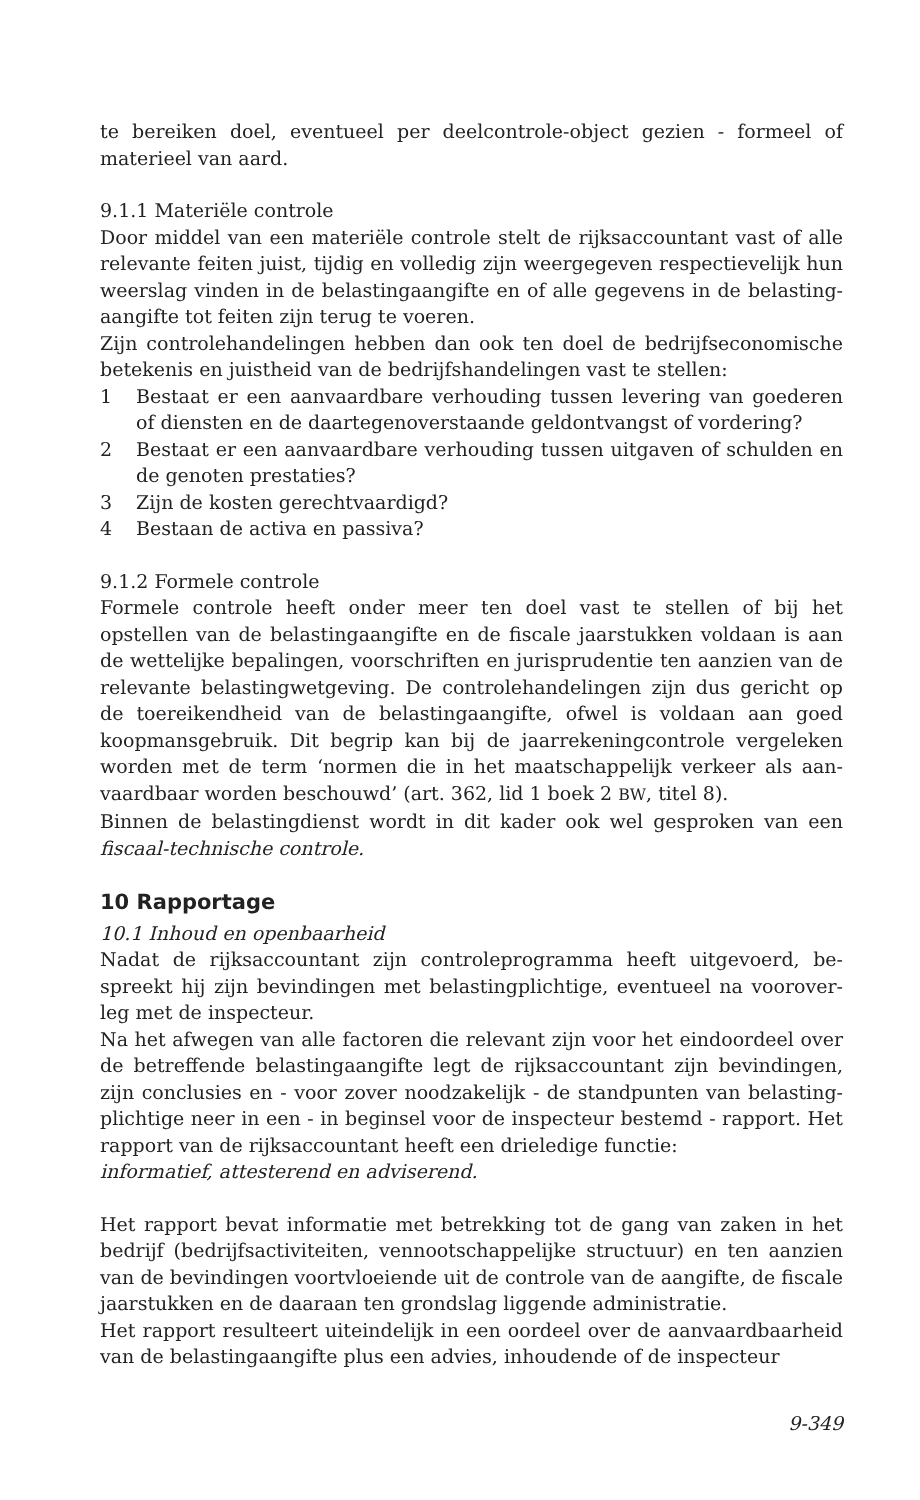te bereiken doel, eventueel per deelcontrole-object gezien - formeel of materieel van aard.
9.1.1 Materiële controle
Door middel van een materiële controle stelt de rijksaccountant vast of alle relevante feiten juist, tijdig en volledig zijn weergegeven respectievelijk hun weerslag vinden in de belastingaangifte en of alle gegevens in de belasting-aangifte tot feiten zijn terug te voeren.
Zijn controlehandelingen hebben dan ook ten doel de bedrijfseconomische betekenis en juistheid van de bedrijfshandelingen vast te stellen:
1 Bestaat er een aanvaardbare verhouding tussen levering van goederen of diensten en de daartegenoverstaande geldontvangst of vordering?
2 Bestaat er een aanvaardbare verhouding tussen uitgaven of schulden en de genoten prestaties?
3 Zijn de kosten gerechtvaardigd?
4 Bestaan de activa en passiva?
9.1.2 Formele controle
Formele controle heeft onder meer ten doel vast te stellen of bij het opstellen van de belastingaangifte en de fiscale jaarstukken voldaan is aan de wettelijke bepalingen, voorschriften en jurisprudentie ten aanzien van de relevante belastingwetgeving. De controlehandelingen zijn dus gericht op de toereikendheid van de belastingaangifte, ofwel is voldaan aan goed koopmansgebruik. Dit begrip kan bij de jaarrekeningcontrole vergeleken worden met de term ‘normen die in het maatschappelijk verkeer als aan-vaardbaar worden beschouwd’ (art. 362, lid 1 boek 2 BW, titel 8).
Binnen de belastingdienst wordt in dit kader ook wel gesproken van een fiscaal-technische controle.
10 Rapportage
10.1 Inhoud en openbaarheid
Nadat de rijksaccountant zijn controleprogramma heeft uitgevoerd, be-spreekt hij zijn bevindingen met belastingplichtige, eventueel na voorover-leg met de inspecteur.
Na het afwegen van alle factoren die relevant zijn voor het eindoordeel over de betreffende belastingaangifte legt de rijksaccountant zijn bevindingen, zijn conclusies en - voor zover noodzakelijk - de standpunten van belasting-plichtige neer in een - in beginsel voor de inspecteur bestemd - rapport. Het rapport van de rijksaccountant heeft een drieledige functie:
informatief, attesterend en adviserend.
Het rapport bevat informatie met betrekking tot de gang van zaken in het bedrijf (bedrijfsactiviteiten, vennootschappelijke structuur) en ten aanzien van de bevindingen voortvloeiende uit de controle van de aangifte, de fiscale jaarstukken en de daaraan ten grondslag liggende administratie.
Het rapport resulteert uiteindelijk in een oordeel over de aanvaardbaarheid van de belastingaangifte plus een advies, inhoudende of de inspecteur
9-349